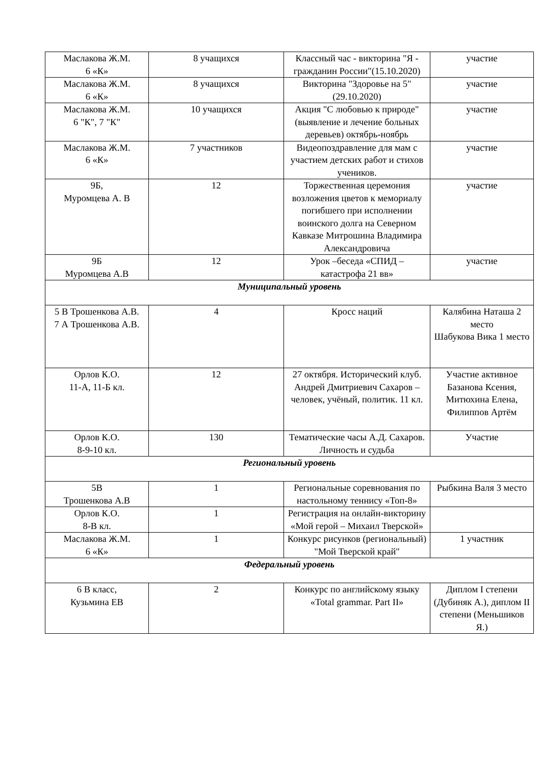| Маслакова Ж.М. 6 «К» | 8 учащихся | Классный час - викторина "Я - гражданин России"(15.10.2020) | участие |
| Маслакова Ж.М. 6 «К» | 8 учащихся | Викторина "Здоровье на 5" (29.10.2020) | участие |
| Маслакова Ж.М. 6 "К", 7 "К" | 10 учащихся | Акция "С любовью к природе" (выявление и лечение больных деревьев) октябрь-ноябрь | участие |
| Маслакова Ж.М. 6 «К» | 7 участников | Видеопоздравление для мам с участием детских работ и стихов учеников. | участие |
| 9Б, Муромцева А. В | 12 | Торжественная церемония возложения цветов к мемориалу погибшего при исполнении воинского долга на Северном Кавказе Митрошина Владимира Александровича | участие |
| 9Б Муромцева А.В | 12 | Урок –беседа «СПИД – катастрофа 21 вв» | участие |
| Муниципальный уровень | | | |
| 5 В Трошенкова А.В. 7 А Трошенкова А.В. | 4 | Кросс наций | Калябина Наташа 2 место Шабукова Вика 1 место |
| Орлов К.О. 11-А, 11-Б кл. | 12 | 27 октября. Исторический клуб. Андрей Дмитриевич Сахаров – человек, учёный, политик. 11 кл. | Участие активное Базанова Ксения, Митюхина Елена, Филиппов Артём |
| Орлов К.О. 8-9-10 кл. | 130 | Тематические часы А.Д. Сахаров. Личность и судьба | Участие |
| Региональный уровень | | | |
| 5В Трошенкова А.В | 1 | Региональные соревнования по настольному теннису «Топ-8» | Рыбкина Валя 3 место |
| Орлов К.О. 8-В кл. | 1 | Регистрация на онлайн-викторину «Мой герой – Михаил Тверской» | |
| Маслакова Ж.М. 6 «К» | 1 | Конкурс рисунков (региональный) "Мой Тверской край" | 1 участник |
| Федеральный уровень | | | |
| 6 В класс, Кузьмина ЕВ | 2 | Конкурс по английскому языку «Total grammar. Part II» | Диплом I степени (Дубиняк А.), диплом II степени (Меньшиков Я.) |